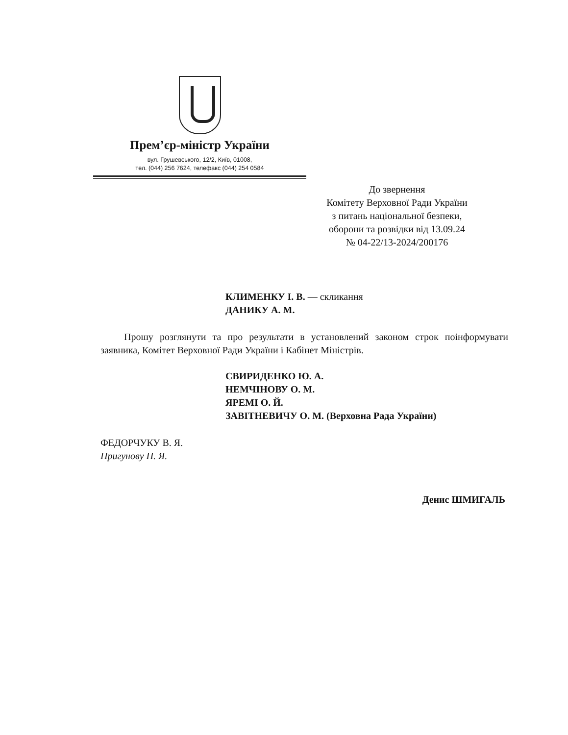Прем’єр-міністр України
вул. Грушевського, 12/2, Київ, 01008,
тел. (044) 256 7624, телефакс (044) 254 0584
До звернення
Комітету Верховної Ради України
з питань національної безпеки,
оборони та розвідки від 13.09.24
№ 04-22/13-2024/200176
КЛИМЕНКУ І. В. — скликання
ДАНИКУ А. М.
Прошу розглянути та про результати в установлений законом строк поінформувати заявника, Комітет Верховної Ради України і Кабінет Міністрів.
СВИРИДЕНКО Ю. А.
НЕМЧІНОВУ О. М.
ЯРЕМІ О. Й.
ЗАВІТНЕВИЧУ О. М. (Верховна Рада України)
ФЕДОРЧУКУ В. Я.
Пригунову П. Я.
Денис ШМИГАЛЬ